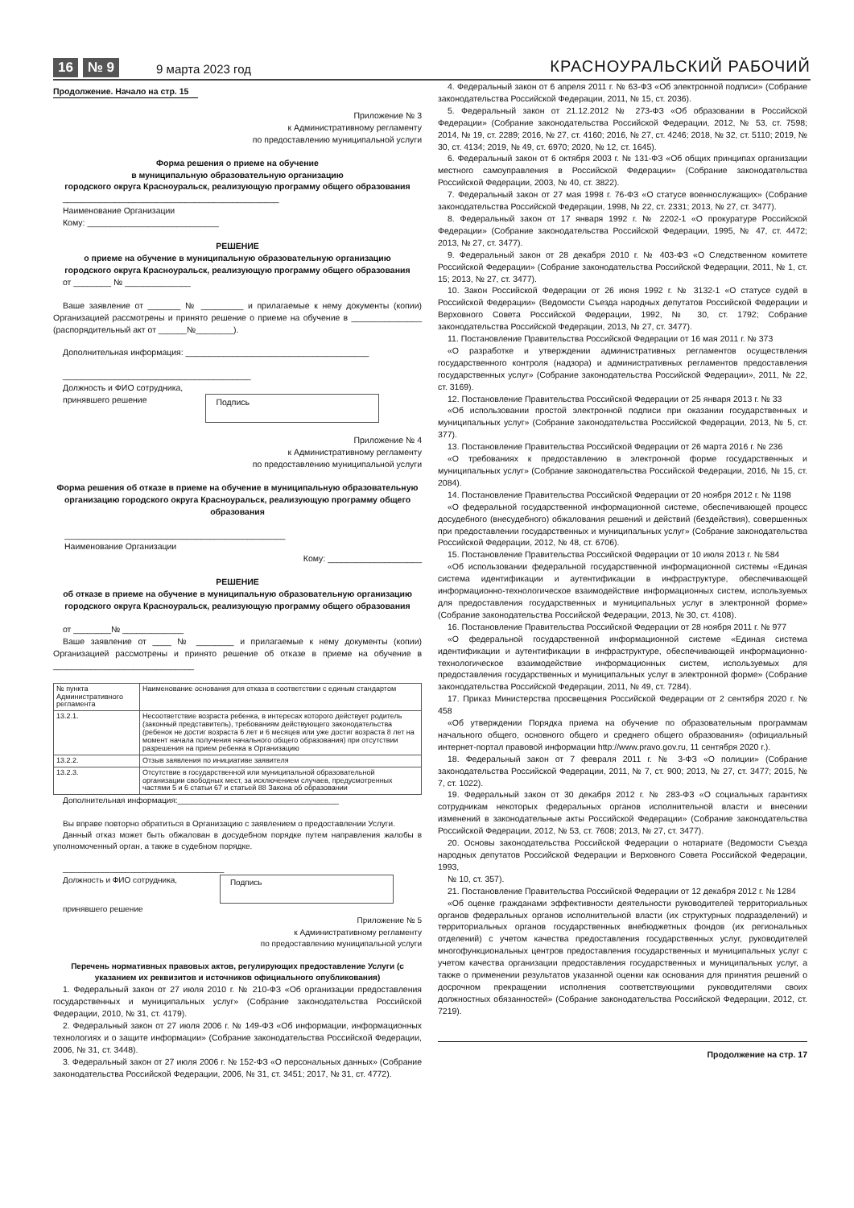16 № 9 9 марта 2023 год КРАСНОУРАЛЬСКИЙ РАБОЧИЙ
Продолжение. Начало на стр. 15
Приложение № 3
к Административному регламенту
по предоставлению муниципальной услуги
Форма решения о приеме на обучение
в муниципальную образовательную организацию
городского округа Красноуральск, реализующую программу общего образования
______________________________________________
Наименование Организации
Кому: ____________________________
РЕШЕНИЕ
о приеме на обучение в муниципальную образовательную организацию
городского округа Красноуральск, реализующую программу общего образования
от ________ № ______________
Ваше заявление от _______ № _________ и прилагаемые к нему документы (копии) Организацией рассмотрены и принято решение о приеме на обучение в _______________ (распорядительный акт от ______№________).
Дополнительная информация: _______________________________________
________________________________________
Должность и ФИО сотрудника,
принявшего решение Подпись
Приложение № 4
к Административному регламенту
по предоставлению муниципальной услуги
Форма решения об отказе в приеме на обучение в муниципальную образовательную организацию городского округа Красноуральск, реализующую программу общего образования
_______________________________________________
Наименование Организации
Кому: ____________________
РЕШЕНИЕ
об отказе в приеме на обучение в муниципальную образовательную организацию городского округа Красноуральск, реализующую программу общего образования
от ________№ _____________
Ваше заявление от ____ № ________ и прилагаемые к нему документы (копии) Организацией рассмотрены и принято решение об отказе в приеме на обучение в ______________________________
| № пункта Административного регламента | Наименование основания для отказа в соответствии с единым стандартом |
| 13.2.1. | Несоответствие возраста ребенка, в интересах которого действует родитель (законный представитель), требованиям действующего законодательства (ребенок не достиг возраста 6 лет и 6 месяцев или уже достиг возраста 8 лет на момент начала получения начального общего образования) при отсутствии разрешения на прием ребенка в Организацию |
| 13.2.2. | Отзыв заявления по инициативе заявителя |
| 13.2.3. | Отсутствие в государственной или муниципальной образовательной организации свободных мест, за исключением случаев, предусмотренных частями 5 и 6 статьи 67 и статьей 88 Закона об образовании |
Дополнительная информация:____________________________________
Вы вправе повторно обратиться в Организацию с заявлением о предоставлении Услуги.
Данный отказ может быть обжалован в досудебном порядке путем направления жалобы в уполномоченный орган, а также в судебном порядке.
____________________________________
Должность и ФИО сотрудника, Подпись
принявшего решение
Приложение № 5
к Административному регламенту
по предоставлению муниципальной услуги
Перечень нормативных правовых актов, регулирующих предоставление Услуги (с указанием их реквизитов и источников официального опубликования)
1. Федеральный закон от 27 июля 2010 г. № 210-ФЗ «Об организации предоставления государственных и муниципальных услуг» (Собрание законодательства Российской Федерации, 2010, № 31, ст. 4179).
2. Федеральный закон от 27 июля 2006 г. № 149-ФЗ «Об информации, информационных технологиях и о защите информации» (Собрание законодательства Российской Федерации, 2006, № 31, ст. 3448).
3. Федеральный закон от 27 июля 2006 г. № 152-ФЗ «О персональных данных» (Собрание законодательства Российской Федерации, 2006, № 31, ст. 3451; 2017, № 31, ст. 4772).
4. Федеральный закон от 6 апреля 2011 г. № 63-ФЗ «Об электронной подписи» (Собрание законодательства Российской Федерации, 2011, № 15, ст. 2036).
5. Федеральный закон от 21.12.2012 № 273-ФЗ «Об образовании в Российской Федерации» (Собрание законодательства Российской Федерации, 2012, № 53, ст. 7598; 2014, № 19, ст. 2289; 2016, № 27, ст. 4160; 2016, № 27, ст. 4246; 2018, № 32, ст. 5110; 2019, № 30, ст. 4134; 2019, № 49, ст. 6970; 2020, № 12, ст. 1645).
6. Федеральный закон от 6 октября 2003 г. № 131-ФЗ «Об общих принципах организации местного самоуправления в Российской Федерации» (Собрание законодательства Российской Федерации, 2003, № 40, ст. 3822).
7. Федеральный закон от 27 мая 1998 г. 76-ФЗ «О статусе военнослужащих» (Собрание законодательства Российской Федерации, 1998, № 22, ст. 2331; 2013, № 27, ст. 3477).
8. Федеральный закон от 17 января 1992 г. № 2202-1 «О прокуратуре Российской Федерации» (Собрание законодательства Российской Федерации, 1995, № 47, ст. 4472; 2013, № 27, ст. 3477).
9. Федеральный закон от 28 декабря 2010 г. № 403-ФЗ «О Следственном комитете Российской Федерации» (Собрание законодательства Российской Федерации, 2011, № 1, ст. 15; 2013, № 27, ст. 3477).
10. Закон Российской Федерации от 26 июня 1992 г. № 3132-1 «О статусе судей в Российской Федерации» (Ведомости Съезда народных депутатов Российской Федерации и Верховного Совета Российской Федерации, 1992, № 30, ст. 1792; Собрание законодательства Российской Федерации, 2013, № 27, ст. 3477).
11. Постановление Правительства Российской Федерации от 16 мая 2011 г. № 373
«О разработке и утверждении административных регламентов осуществления государственного контроля (надзора) и административных регламентов предоставления государственных услуг» (Собрание законодательства Российской Федерации», 2011, № 22, ст. 3169).
12. Постановление Правительства Российской Федерации от 25 января 2013 г. № 33
«Об использовании простой электронной подписи при оказании государственных и муниципальных услуг» (Собрание законодательства Российской Федерации, 2013, № 5, ст. 377).
13. Постановление Правительства Российской Федерации от 26 марта 2016 г. № 236
«О требованиях к предоставлению в электронной форме государственных и муниципальных услуг» (Собрание законодательства Российской Федерации, 2016, № 15, ст. 2084).
14. Постановление Правительства Российской Федерации от 20 ноября 2012 г. № 1198
«О федеральной государственной информационной системе, обеспечивающей процесс досудебного (внесудебного) обжалования решений и действий (бездействия), совершенных при предоставлении государственных и муниципальных услуг» (Собрание законодательства Российской Федерации, 2012, № 48, ст. 6706).
15. Постановление Правительства Российской Федерации от 10 июля 2013 г. № 584
«Об использовании федеральной государственной информационной системы «Единая система идентификации и аутентификации в инфраструктуре, обеспечивающей информационно-технологическое взаимодействие информационных систем, используемых для предоставления государственных и муниципальных услуг в электронной форме» (Собрание законодательства Российской Федерации, 2013, № 30, ст. 4108).
16. Постановление Правительства Российской Федерации от 28 ноября 2011 г. № 977
«О федеральной государственной информационной системе «Единая система идентификации и аутентификации в инфраструктуре, обеспечивающей информационно-технологическое взаимодействие информационных систем, используемых для предоставления государственных и муниципальных услуг в электронной форме» (Собрание законодательства Российской Федерации, 2011, № 49, ст. 7284).
17. Приказ Министерства просвещения Российской Федерации от 2 сентября 2020 г. № 458
«Об утверждении Порядка приема на обучение по образовательным программам начального общего, основного общего и среднего общего образования» (официальный интернет-портал правовой информации http://www.pravo.gov.ru, 11 сентября 2020 г.).
18. Федеральный закон от 7 февраля 2011 г. № 3-ФЗ «О полиции» (Собрание законодательства Российской Федерации, 2011, № 7, ст. 900; 2013, № 27, ст. 3477; 2015, № 7, ст. 1022).
19. Федеральный закон от 30 декабря 2012 г. № 283-ФЗ «О социальных гарантиях сотрудникам некоторых федеральных органов исполнительной власти и внесении изменений в законодательные акты Российской Федерации» (Собрание законодательства Российской Федерации, 2012, № 53, ст. 7608; 2013, № 27, ст. 3477).
20. Основы законодательства Российской Федерации о нотариате (Ведомости Съезда народных депутатов Российской Федерации и Верховного Совета Российской Федерации, 1993,
№ 10, ст. 357).
21. Постановление Правительства Российской Федерации от 12 декабря 2012 г. № 1284
«Об оценке гражданами эффективности деятельности руководителей территориальных органов федеральных органов исполнительной власти (их структурных подразделений) и территориальных органов государственных внебюджетных фондов (их региональных отделений) с учетом качества предоставления государственных услуг, руководителей многофункциональных центров предоставления государственных и муниципальных услуг с учетом качества организации предоставления государственных и муниципальных услуг, а также о применении результатов указанной оценки как основания для принятия решений о досрочном прекращении исполнения соответствующими руководителями своих должностных обязанностей» (Собрание законодательства Российской Федерации, 2012, ст. 7219).
Продолжение на стр. 17